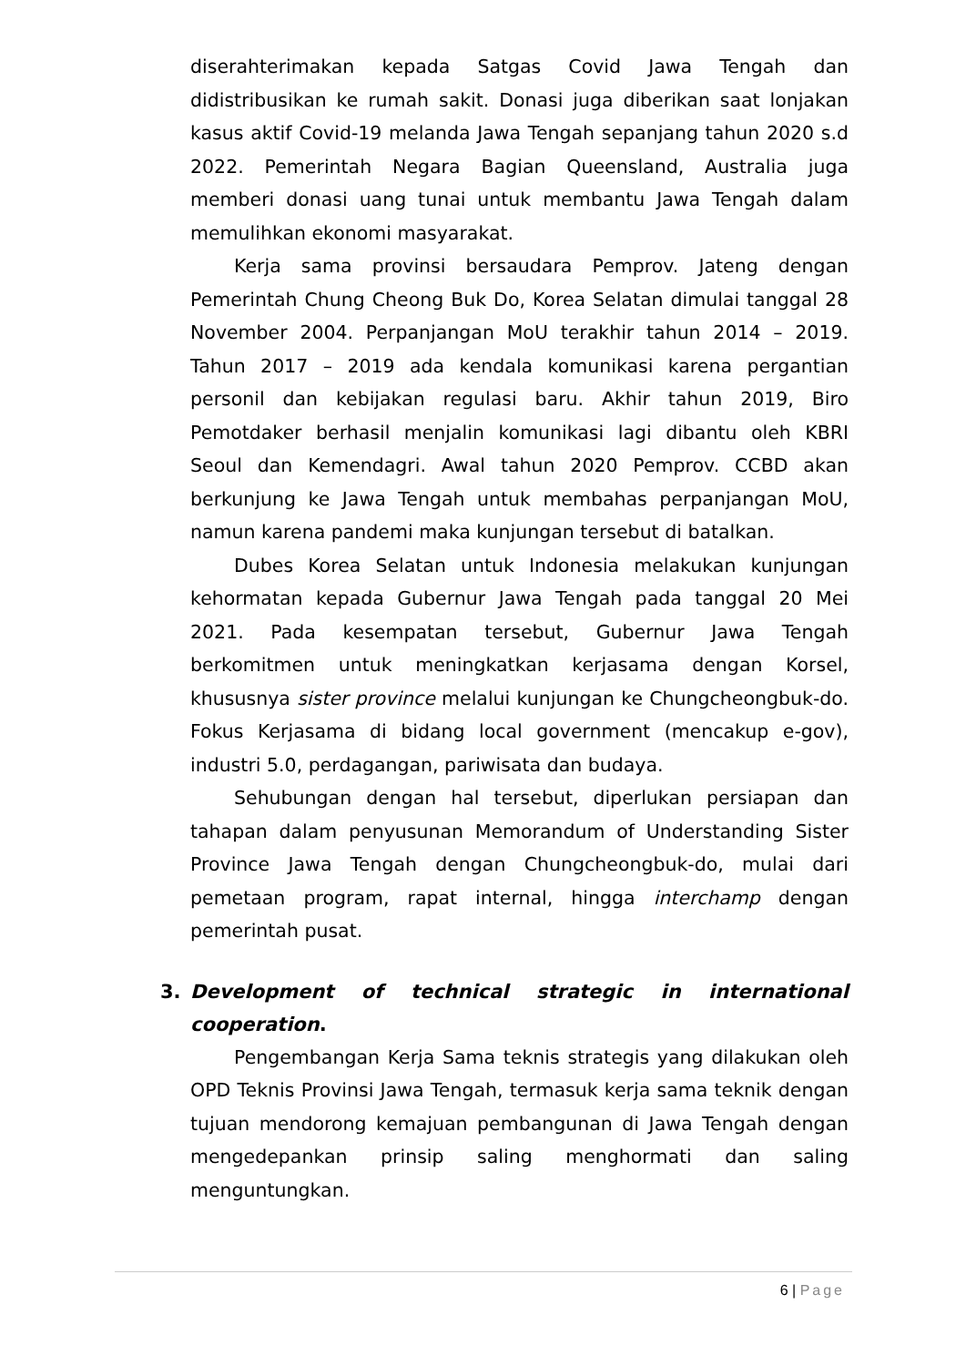diserahterimakan kepada Satgas Covid Jawa Tengah dan didistribusikan ke rumah sakit. Donasi juga diberikan saat lonjakan kasus aktif Covid-19 melanda Jawa Tengah sepanjang tahun 2020 s.d 2022. Pemerintah Negara Bagian Queensland, Australia juga memberi donasi uang tunai untuk membantu Jawa Tengah dalam memulihkan ekonomi masyarakat.
Kerja sama provinsi bersaudara Pemprov. Jateng dengan Pemerintah Chung Cheong Buk Do, Korea Selatan dimulai tanggal 28 November 2004. Perpanjangan MoU terakhir tahun 2014 – 2019. Tahun 2017 – 2019 ada kendala komunikasi karena pergantian personil dan kebijakan regulasi baru. Akhir tahun 2019, Biro Pemotdaker berhasil menjalin komunikasi lagi dibantu oleh KBRI Seoul dan Kemendagri. Awal tahun 2020 Pemprov. CCBD akan berkunjung ke Jawa Tengah untuk membahas perpanjangan MoU, namun karena pandemi maka kunjungan tersebut di batalkan.
Dubes Korea Selatan untuk Indonesia melakukan kunjungan kehormatan kepada Gubernur Jawa Tengah pada tanggal 20 Mei 2021. Pada kesempatan tersebut, Gubernur Jawa Tengah berkomitmen untuk meningkatkan kerjasama dengan Korsel, khususnya sister province melalui kunjungan ke Chungcheongbuk-do. Fokus Kerjasama di bidang local government (mencakup e-gov), industri 5.0, perdagangan, pariwisata dan budaya.
Sehubungan dengan hal tersebut, diperlukan persiapan dan tahapan dalam penyusunan Memorandum of Understanding Sister Province Jawa Tengah dengan Chungcheongbuk-do, mulai dari pemetaan program, rapat internal, hingga interchamp dengan pemerintah pusat.
3. Development of technical strategic in international cooperation.
Pengembangan Kerja Sama teknis strategis yang dilakukan oleh OPD Teknis Provinsi Jawa Tengah, termasuk kerja sama teknik dengan tujuan mendorong kemajuan pembangunan di Jawa Tengah dengan mengedepankan prinsip saling menghormati dan saling menguntungkan.
6 | Page